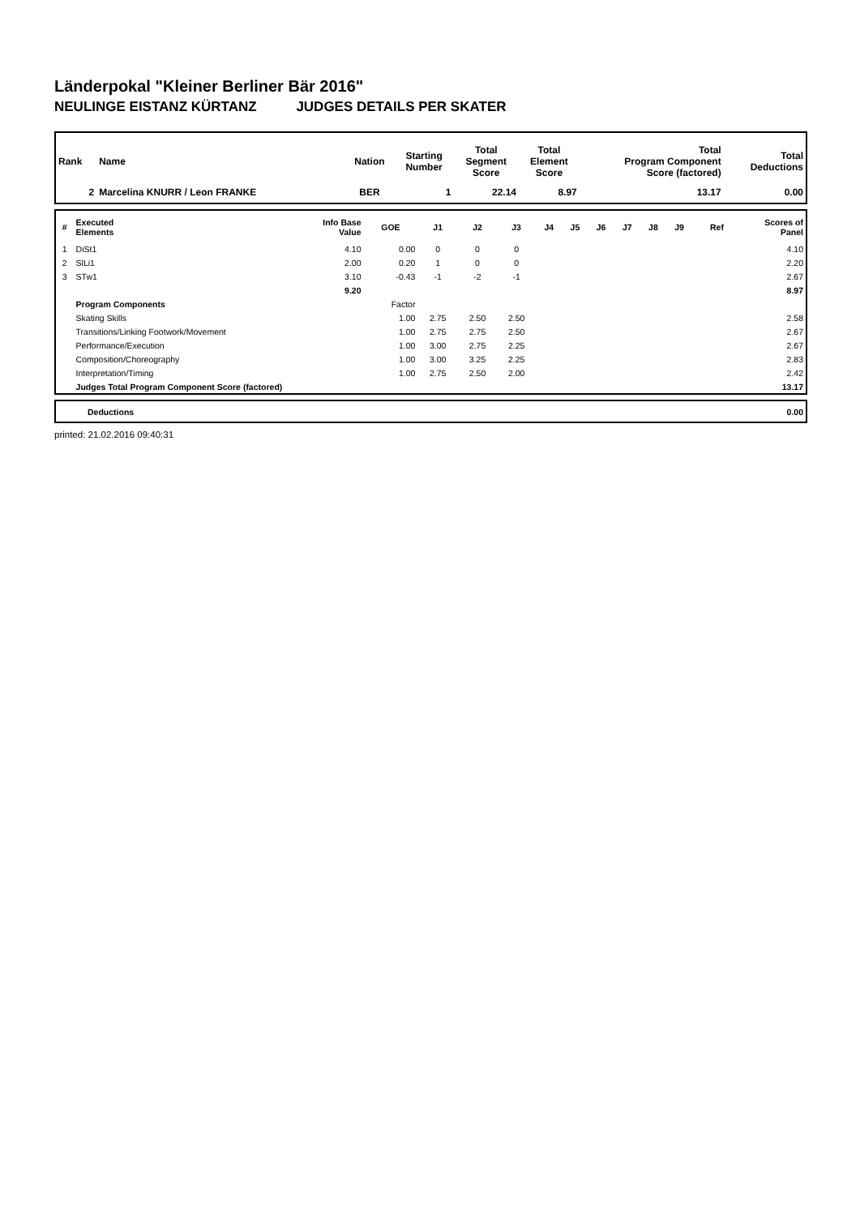Länderpokal "Kleiner Berliner Bär 2016"
NEULINGE EISTANZ KÜRTANZ JUDGES DETAILS PER SKATER
| Rank | Name | Nation | Starting Number | Total Segment Score | Total Element Score | Total Program Component Score (factored) | Total Deductions |
| --- | --- | --- | --- | --- | --- | --- | --- |
| 2 | Marcelina KNURR / Leon FRANKE | BER | 1 | 22.14 | 8.97 | 13.17 | 0.00 |
| # | Executed Elements | Info Base Value | GOE | J1 | J2 | J3 | J4 | J5 | J6 | J7 | J8 | J9 | Ref | Scores of Panel |
| --- | --- | --- | --- | --- | --- | --- | --- | --- | --- | --- | --- | --- | --- | --- |
| 1 | DiSt1 | 4.10 | 0.00 | 0 | 0 | 0 | | | | | | | | 4.10 |
| 2 | SlLi1 | 2.00 | 0.20 | 1 | 0 | 0 | | | | | | | | 2.20 |
| 3 | STw1 | 3.10 | -0.43 | -1 | -2 | -1 | | | | | | | | 2.67 |
| | | 9.20 | | | | | | | | | | | | 8.97 |
| | Program Components | | Factor | | | | | | | | | | | |
| | Skating Skills | | 1.00 | 2.75 | 2.50 | 2.50 | | | | | | | | 2.58 |
| | Transitions/Linking Footwork/Movement | | 1.00 | 2.75 | 2.75 | 2.50 | | | | | | | | 2.67 |
| | Performance/Execution | | 1.00 | 3.00 | 2.75 | 2.25 | | | | | | | | 2.67 |
| | Composition/Choreography | | 1.00 | 3.00 | 3.25 | 2.25 | | | | | | | | 2.83 |
| | Interpretation/Timing | | 1.00 | 2.75 | 2.50 | 2.00 | | | | | | | | 2.42 |
| | Judges Total Program Component Score (factored) | | | | | | | | | | | | | 13.17 |
| | Deductions | 0.00 |
printed: 21.02.2016 09:40:31